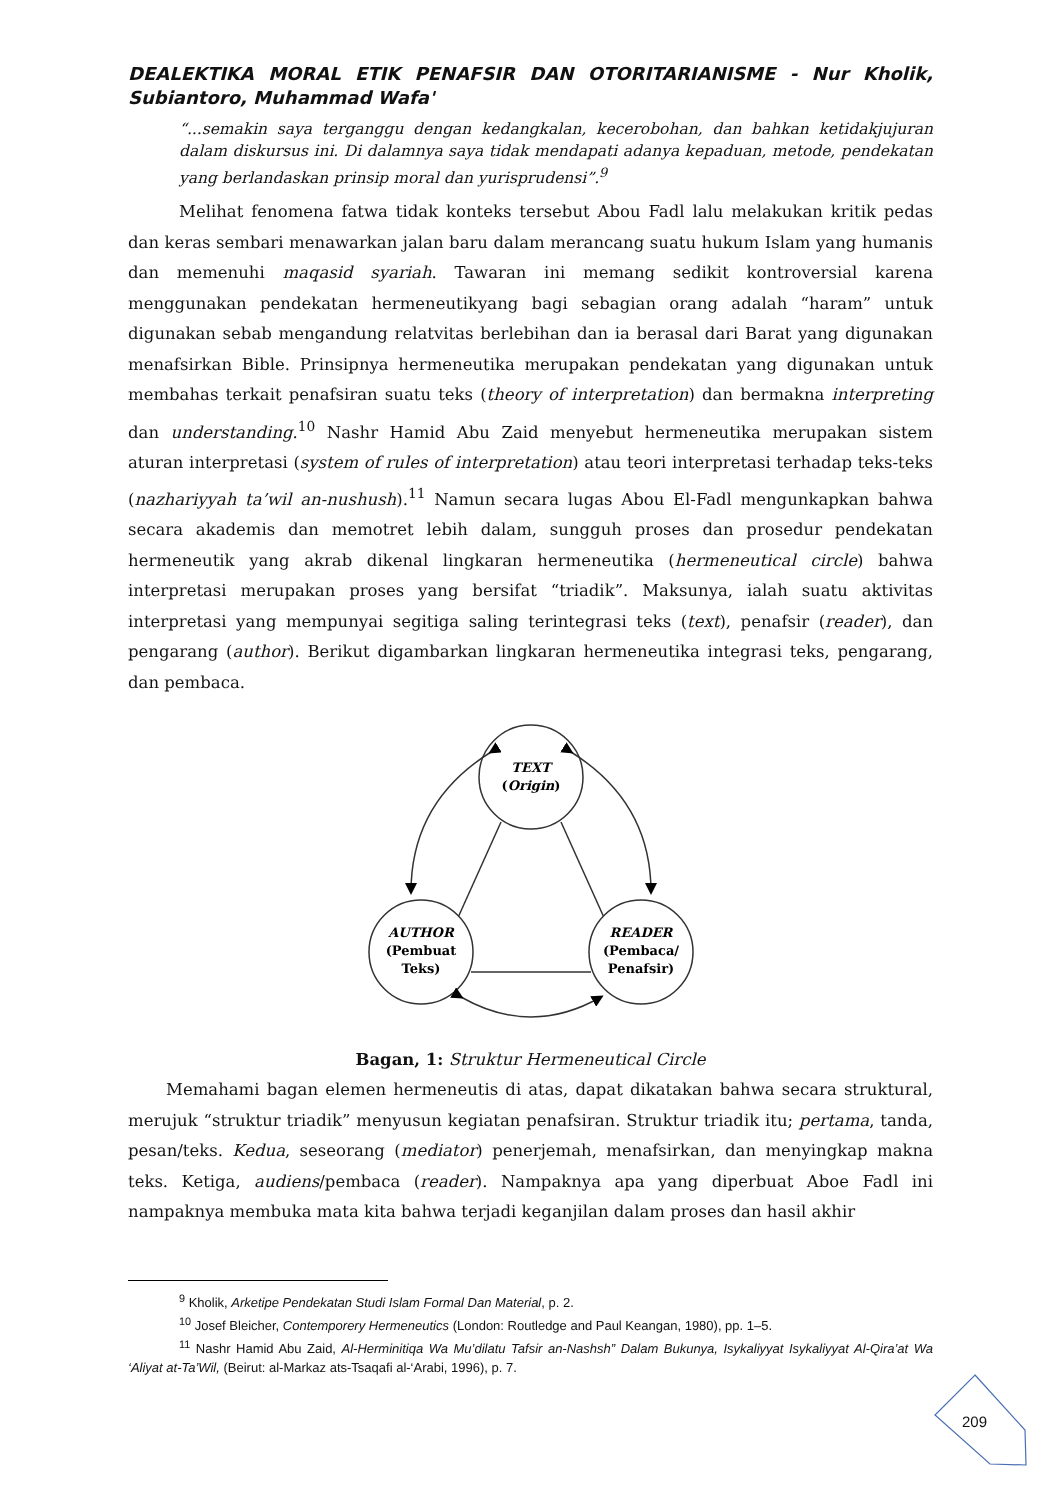DEALEKTIKA MORAL ETIK PENAFSIR DAN OTORITARIANISME - Nur Kholik, Subiantoro, Muhammad Wafa'
“...semakin saya terganggu dengan kedangkalan, kecerobohan, dan bahkan ketidakjujuran dalam diskursus ini. Di dalamnya saya tidak mendapati adanya kepaduan, metode, pendekatan yang berlandaskan prinsip moral dan yurisprudensi”.<sup>9</sup>
Melihat fenomena fatwa tidak konteks tersebut Abou Fadl lalu melakukan kritik pedas dan keras sembari menawarkan jalan baru dalam merancang suatu hukum Islam yang humanis dan memenuhi maqasid syariah. Tawaran ini memang sedikit kontroversial karena menggunakan pendekatan hermeneutikyang bagi sebagian orang adalah “haram” untuk digunakan sebab mengandung relatvitas berlebihan dan ia berasal dari Barat yang digunakan menafsirkan Bible. Prinsipnya hermeneutika merupakan pendekatan yang digunakan untuk membahas terkait penafsiran suatu teks (theory of interpretation) dan bermakna interpreting dan understanding.<sup>10</sup> Nashr Hamid Abu Zaid menyebut hermeneutika merupakan sistem aturan interpretasi (system of rules of interpretation) atau teori interpretasi terhadap teks-teks (nazhariyyah ta’wil an-nushush).<sup>11</sup> Namun secara lugas Abou El-Fadl mengunkapkan bahwa secara akademis dan memotret lebih dalam, sungguh proses dan prosedur pendekatan hermeneutik yang akrab dikenal lingkaran hermeneutika (hermeneutical circle) bahwa interpretasi merupakan proses yang bersifat “triadik”. Maksunya, ialah suatu aktivitas interpretasi yang mempunyai segitiga saling terintegrasi teks (text), penafsir (reader), dan pengarang (author). Berikut digambarkan lingkaran hermeneutika integrasi teks, pengarang, dan pembaca.
TEXT
(Origin)
AUTHOR
(Pembuat
Teks)
READER
(Pembaca/
Penafsir)
Bagan, 1: Struktur Hermeneutical Circle
Memahami bagan elemen hermeneutis di atas, dapat dikatakan bahwa secara struktural, merujuk “struktur triadik” menyusun kegiatan penafsiran. Struktur triadik itu; pertama, tanda, pesan/teks. Kedua, seseorang (mediator) penerjemah, menafsirkan, dan menyingkap makna teks. Ketiga, audiens/pembaca (reader). Nampaknya apa yang diperbuat Aboe Fadl ini nampaknya membuka mata kita bahwa terjadi keganjilan dalam proses dan hasil akhir
<sup>9</sup> Kholik, Arketipe Pendekatan Studi Islam Formal Dan Material, p. 2.
<sup>10</sup> Josef Bleicher, Contemporery Hermeneutics (London: Routledge and Paul Keangan, 1980), pp. 1–5.
<sup>11</sup> Nashr Hamid Abu Zaid, Al-Herminitiqa Wa Mu’dilatu Tafsir an-Nashsh” Dalam Bukunya, Isykaliyyat Isykaliyyat Al-Qira’at Wa ‘Aliyat at-Ta’Wil, (Beirut: al-Markaz ats-Tsaqafi al-‘Arabi, 1996), p. 7.
209